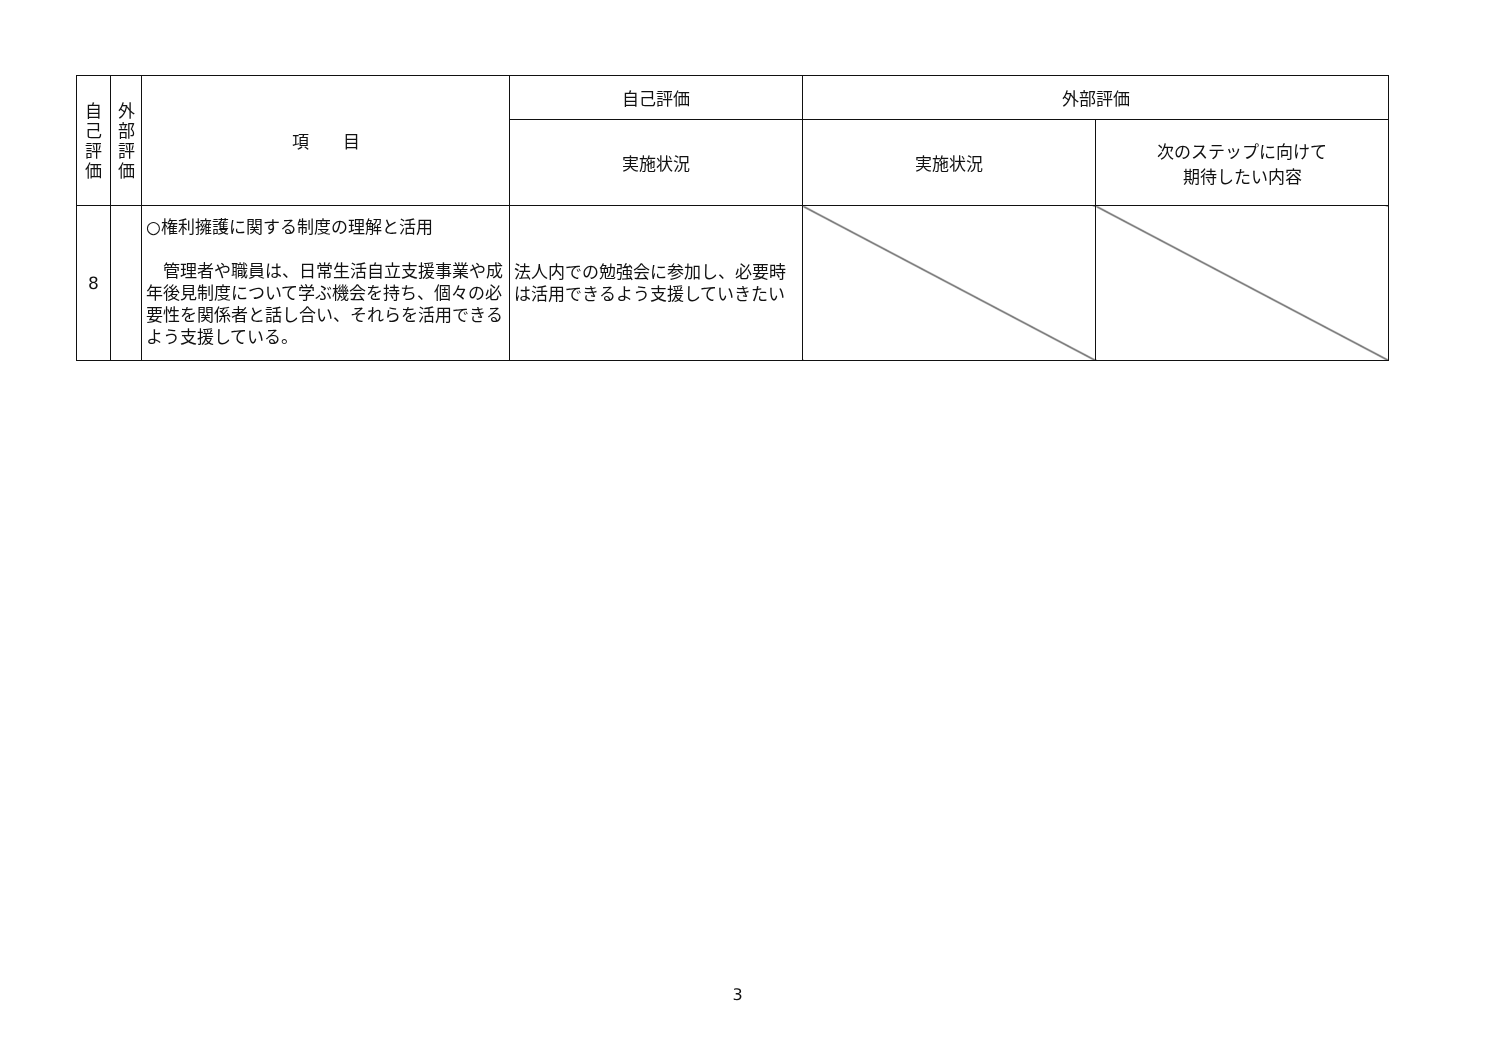| 自 己 評 価 | 外 部 評 価 | 項 目 | 自己評価 | 外部評価 | |
| --- | --- | --- | --- | --- | --- |
| | | | 実施状況 | 実施状況 | 次のステップに向けて 期待したい内容 |
| 8 | | ○権利擁護に関する制度の理解と活用 管理者や職員は、日常生活自立支援事業や成年後見制度について学ぶ機会を持ち、個々の必要性を関係者と話し合い、それらを活用できるよう支援している。 | 法人内での勉強会に参加し、必要時は活用できるよう支援していきたい | | |
3